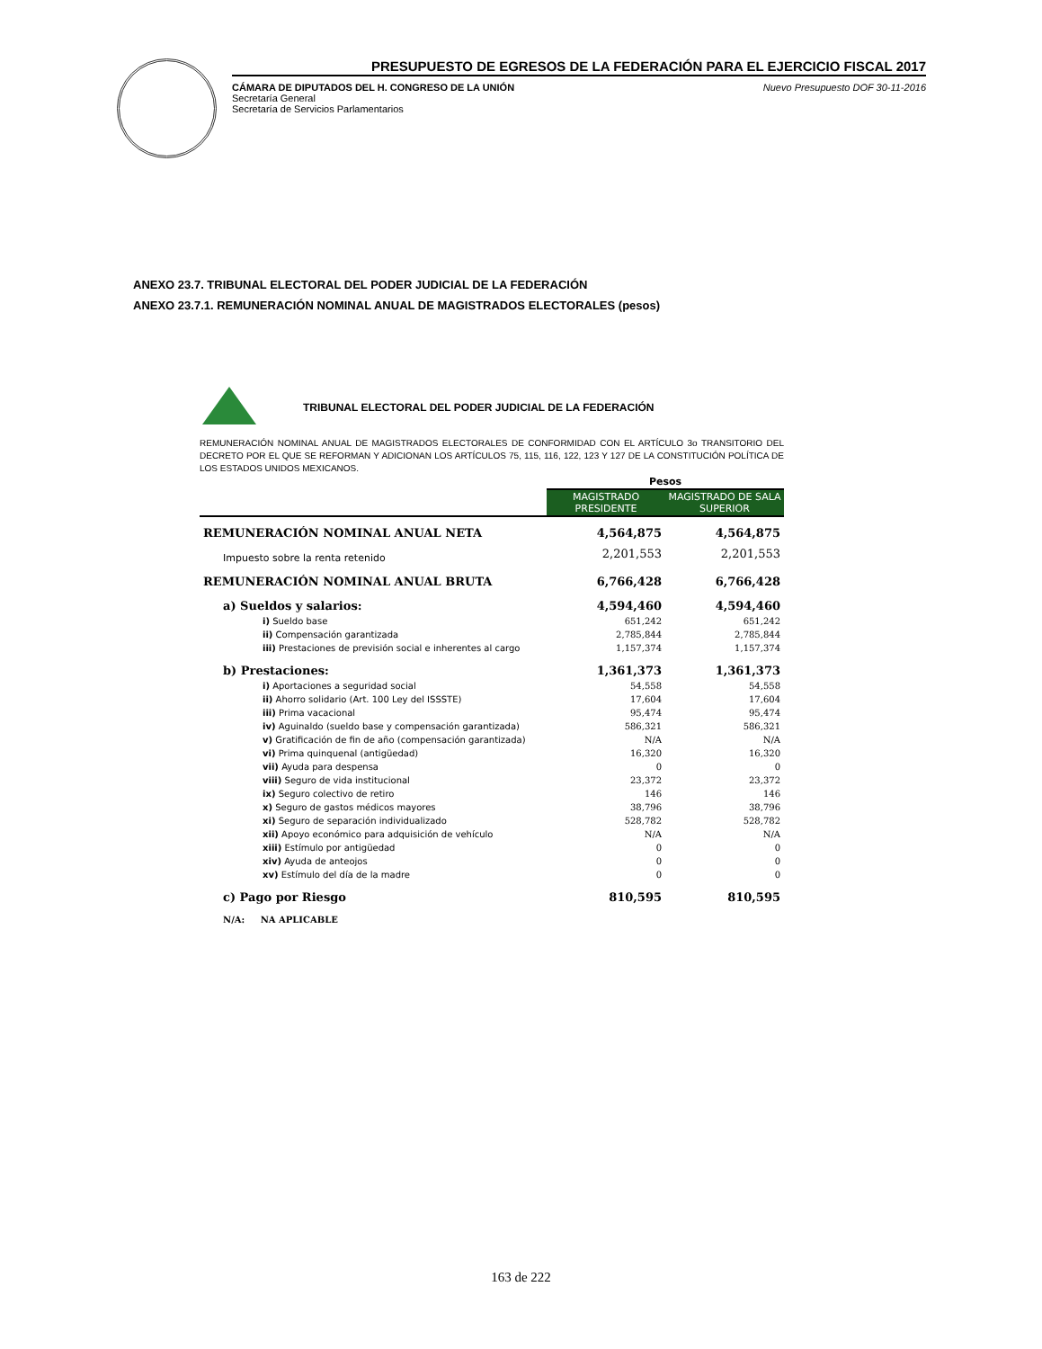PRESUPUESTO DE EGRESOS DE LA FEDERACIÓN PARA EL EJERCICIO FISCAL 2017
CÁMARA DE DIPUTADOS DEL H. CONGRESO DE LA UNIÓN
Secretaría General
Secretaría de Servicios Parlamentarios
Nuevo Presupuesto DOF 30-11-2016
ANEXO 23.7. TRIBUNAL ELECTORAL DEL PODER JUDICIAL DE LA FEDERACIÓN
ANEXO 23.7.1. REMUNERACIÓN NOMINAL ANUAL DE MAGISTRADOS ELECTORALES (pesos)
TRIBUNAL ELECTORAL DEL PODER JUDICIAL DE LA FEDERACIÓN
REMUNERACIÓN NOMINAL ANUAL DE MAGISTRADOS ELECTORALES DE CONFORMIDAD CON EL ARTÍCULO 3o TRANSITORIO DEL DECRETO POR EL QUE SE REFORMAN Y ADICIONAN LOS ARTÍCULOS 75, 115, 116, 122, 123 Y 127 DE LA CONSTITUCIÓN POLÍTICA DE LOS ESTADOS UNIDOS MEXICANOS.
| | Pesos | |
| --- | --- | --- |
| | MAGISTRADO PRESIDENTE | MAGISTRADO DE SALA SUPERIOR |
| REMUNERACIÓN NOMINAL ANUAL NETA | 4,564,875 | 4,564,875 |
| Impuesto sobre la renta retenido | 2,201,553 | 2,201,553 |
| REMUNERACIÓN NOMINAL ANUAL BRUTA | 6,766,428 | 6,766,428 |
| a) Sueldos y salarios: | 4,594,460 | 4,594,460 |
| i) Sueldo base | 651,242 | 651,242 |
| ii) Compensación garantizada | 2,785,844 | 2,785,844 |
| iii) Prestaciones de previsión social e inherentes al cargo | 1,157,374 | 1,157,374 |
| b) Prestaciones: | 1,361,373 | 1,361,373 |
| i) Aportaciones a seguridad social | 54,558 | 54,558 |
| ii) Ahorro solidario (Art. 100 Ley del ISSSTE) | 17,604 | 17,604 |
| iii) Prima vacacional | 95,474 | 95,474 |
| iv) Aguinaldo (sueldo base y compensación garantizada) | 586,321 | 586,321 |
| v) Gratificación de fin de año (compensación garantizada) | N/A | N/A |
| vi) Prima quinquenal (antigüedad) | 16,320 | 16,320 |
| vii) Ayuda para despensa | 0 | 0 |
| viii) Seguro de vida institucional | 23,372 | 23,372 |
| ix) Seguro colectivo de retiro | 146 | 146 |
| x) Seguro de gastos médicos mayores | 38,796 | 38,796 |
| xi) Seguro de separación individualizado | 528,782 | 528,782 |
| xii) Apoyo económico para adquisición de vehículo | N/A | N/A |
| xiii) Estímulo por antigüedad | 0 | 0 |
| xiv) Ayuda de anteojos | 0 | 0 |
| xv) Estímulo del día de la madre | 0 | 0 |
| c) Pago por Riesgo | 810,595 | 810,595 |
| N/A: NA APLICABLE | | |
163 de 222